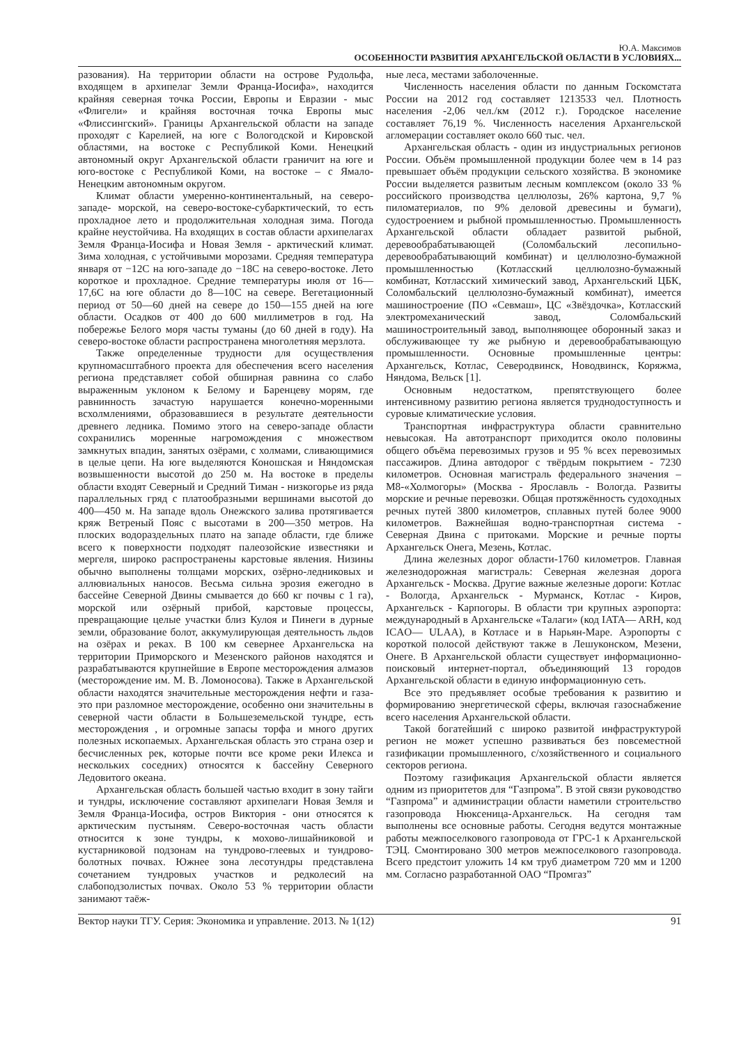Ю.А. Максимов
ОСОБЕННОСТИ РАЗВИТИЯ АРХАНГЕЛЬСКОЙ ОБЛАСТИ В УСЛОВИЯХ...
разования). На территории области на острове Рудольфа, входящем в архипелаг Земли Франца-Иосифа», находится крайняя северная точка России, Европы и Евразии - мыс «Флигели» и крайняя восточная точка Европы мыс «Флиссингский». Границы Архангельской области на западе проходят с Карелией, на юге с Вологодской и Кировской областями, на востоке с Республикой Коми. Ненецкий автономный округ Архангельской области граничит на юге и юго-востоке с Республикой Коми, на востоке – с Ямало-Ненецким автономным округом.
Климат области умеренно-континентальный, на северо-западе- морской, на северо-востоке-субарктический, то есть прохладное лето и продолжительная холодная зима. Погода крайне неустойчива. На входящих в состав области архипелагах Земля Франца-Иосифа и Новая Земля - арктический климат. Зима холодная, с устойчивыми морозами. Средняя температура января от −12С на юго-западе до −18С на северо-востоке. Лето короткое и прохладное. Средние температуры июля от 16—17,6С на юге области до 8—10С на севере. Вегетационный период от 50—60 дней на севере до 150—155 дней на юге области. Осадков от 400 до 600 миллиметров в год. На побережье Белого моря часты туманы (до 60 дней в году). На северо-востоке области распространена многолетняя мерзлота.
Также определенные трудности для осуществления крупномасштабного проекта для обеспечения всего населения региона представляет собой обширная равнина со слабо выраженным уклоном к Белому и Баренцеву морям, где равнинность зачастую нарушается конечно-моренными всхолмлениями, образовавшиеся в результате деятельности древнего ледника. Помимо этого на северо-западе области сохранились моренные нагромождения с множеством замкнутых впадин, занятых озёрами, с холмами, сливающимися в целые цепи. На юге выделяются Коношская и Няндомская возвышенности высотой до 250 м. На востоке в пределы области входят Северный и Средний Тиман - низкогорье из ряда параллельных гряд с платообразными вершинами высотой до 400—450 м. На западе вдоль Онежского залива протягивается кряж Ветреный Пояс с высотами в 200—350 метров. На плоских водораздельных плато на западе области, где ближе всего к поверхности подходят палеозойские известняки и мергеля, широко распространены карстовые явления. Низины обычно выполнены толщами морских, озёрно-ледниковых и аллювиальных наносов. Весьма сильна эрозия ежегодно в бассейне Северной Двины смывается до 660 кг почвы с 1 га), морской или озёрный прибой, карстовые процессы, превращающие целые участки близ Кулоя и Пинеги в дурные земли, образование болот, аккумулирующая деятельность льдов на озёрах и реках. В 100 км севернее Архангельска на территории Приморского и Мезенского районов находятся и разрабатываются крупнейшие в Европе месторождения алмазов (месторождение им. М. В. Ломоносова). Также в Архангельской области находятся значительные месторождения нефти и газа-это при разломное месторождение, особенно они значительны в северной части области в Большеземельской тундре, есть месторождения , и огромные запасы торфа и много других полезных ископаемых. Архангельская область это страна озер и бесчисленных рек, которые почти все кроме реки Илекса и нескольких соседних) относятся к бассейну Северного Ледовитого океана.
Архангельская область большей частью входит в зону тайги и тундры, исключение составляют архипелаги Новая Земля и Земля Франца-Иосифа, остров Виктория - они относятся к арктическим пустыням. Северо-восточная часть области относится к зоне тундры, к мохово-лишайниковой и кустарниковой подзонам на тундрово-глеевых и тундрово-болотных почвах. Южнее зона лесотундры представлена сочетанием тундровых участков и редколесий на слабоподзолистых почвах. Около 53 % территории области занимают таёж-
ные леса, местами заболоченные.
Численность населения области по данным Госкомстата России на 2012 год составляет 1213533 чел. Плотность населения -2,06 чел./км (2012 г.). Городское население составляет 76,19 %. Численность населения Архангельской агломерации составляет около 660 тыс. чел.
Архангельская область - один из индустриальных регионов России. Объём промышленной продукции более чем в 14 раз превышает объём продукции сельского хозяйства. В экономике России выделяется развитым лесным комплексом (около 33 % российского производства целлюлозы, 26% картона, 9,7 % пиломатериалов, по 9% деловой древесины и бумаги), судостроением и рыбной промышленностью. Промышленность Архангельской области обладает развитой рыбной, деревообрабатывающей (Соломбальский лесопильно-деревообрабатывающий комбинат) и целлюлозно-бумажной промышленностью (Котласский целлюлозно-бумажный комбинат, Котласский химический завод, Архангельский ЦБК, Соломбальский целлюлозно-бумажный комбинат), имеется машиностроение (ПО «Севмаш», ЦС «Звёздочка», Котласский электромеханический завод, Соломбальский машиностроительный завод, выполняющее оборонный заказ и обслуживающее ту же рыбную и деревообрабатывающую промышленности. Основные промышленные центры: Архангельск, Котлас, Северодвинск, Новодвинск, Коряжма, Няндома, Вельск [1].
Основным недостатком, препятствующего более интенсивному развитию региона является труднодоступность и суровые климатические условия.
Транспортная инфраструктура области сравнительно невысокая. На автотранспорт приходится около половины общего объёма перевозимых грузов и 95 % всех перевозимых пассажиров. Длина автодорог с твёрдым покрытием - 7230 километров. Основная магистраль федерального значения – М8-«Холмогоры» (Москва - Ярославль - Вологда. Развиты морские и речные перевозки. Общая протяжённость судоходных речных путей 3800 километров, сплавных путей более 9000 километров. Важнейшая водно-транспортная система - Северная Двина с притоками. Морские и речные порты Архангельск Онега, Мезень, Котлас.
Длина железных дорог области-1760 километров. Главная железнодорожная магистраль: Северная железная дорога Архангельск - Москва. Другие важные железные дороги: Котлас - Вологда, Архангельск - Мурманск, Котлас - Киров, Архангельск - Карпогоры. В области три крупных аэропорта: международный в Архангельске «Талаги» (код IATA— ARH, код ICAO— ULAA), в Котласе и в Нарьян-Маре. Аэропорты с короткой полосой действуют также в Лешуконском, Мезени, Онеге. В Архангельской области существует информационно-поисковый интернет-портал, объединяющий 13 городов Архангельской области в единую информационную сеть.
Все это предъявляет особые требования к развитию и формированию энергетической сферы, включая газоснабжение всего населения Архангельской области.
Такой богатейший с широко развитой инфраструктурой регион не может успешно развиваться без повсеместной газификации промышленного, с/хозяйственного и социального секторов региона.
Поэтому газификация Архангельской области является одним из приоритетов для “Газпрома”. В этой связи руководство “Газпрома” и администрации области наметили строительство газопровода Нюксеница-Архангельск. На сегодня там выполнены все основные работы. Сегодня ведутся монтажные работы межпоселкового газопровода от ГРС-1 к Архангельской ТЭЦ. Смонтировано 300 метров межпоселкового газопровода. Всего предстоит уложить 14 км труб диаметром 720 мм и 1200 мм. Согласно разработанной ОАО “Промгаз”
Вектор науки ТГУ. Серия: Экономика и управление. 2013. № 1(12) 91